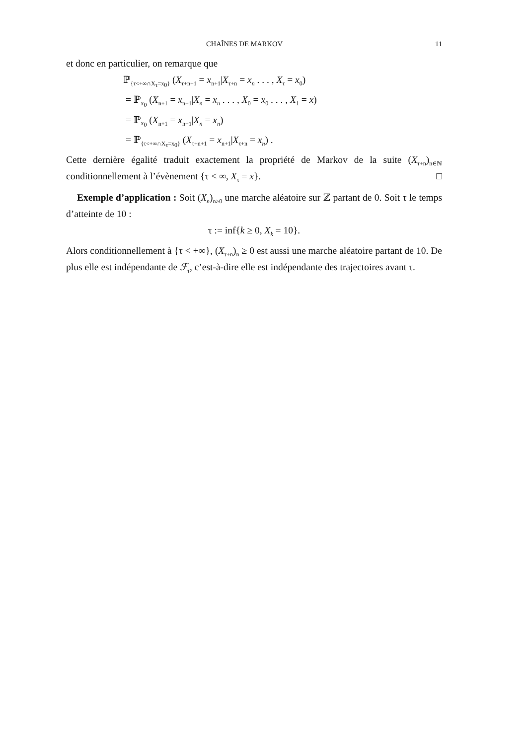CHAÎNES DE MARKOV 11
et donc en particulier, on remarque que
ℙ<sub>{τ<+∞∩X<sub>τ</sub>=x<sub>0</sub>}</sub> (X<sub>τ+n+1</sub> = x<sub>n+1</sub>|X<sub>τ+n</sub> = x<sub>n</sub> . . . , X<sub>τ</sub> = x<sub>0</sub>)
= ℙ<sub>x<sub>0</sub></sub> (X<sub>n+1</sub> = x<sub>n+1</sub>|X<sub>n</sub> = x<sub>n</sub> . . . , X<sub>0</sub> = x<sub>0</sub> . . . , X<sub>1</sub> = x)
= ℙ<sub>x<sub>0</sub></sub> (X<sub>n+1</sub> = x<sub>n+1</sub>|X<sub>n</sub> = x<sub>n</sub>)
= ℙ<sub>{τ<+∞∩X<sub>τ</sub>=x<sub>0</sub>}</sub> (X<sub>τ+n+1</sub> = x<sub>n+1</sub>|X<sub>τ+n</sub> = x<sub>n</sub>) .
Cette dernière égalité traduit exactement la propriété de Markov de la suite (X<sub>τ+n</sub>)<sub>n∈ℕ</sub> conditionnellement à l’évènement {τ < ∞, X<sub>τ</sub> = x}. □
Exemple d’application : Soit (X<sub>n</sub>)<sub>n≥0</sub> une marche aléatoire sur ℤ partant de 0. Soit τ le temps d’atteinte de 10 :
τ := inf{k ≥ 0, X<sub>k</sub> = 10}.
Alors conditionnellement à {τ < +∞}, (X<sub>τ+n</sub>)<sub>n</sub> ≥ 0 est aussi une marche aléatoire partant de 10. De plus elle est indépendante de ℱ<sub>τ</sub>, c’est-à-dire elle est indépendante des trajectoires avant τ.